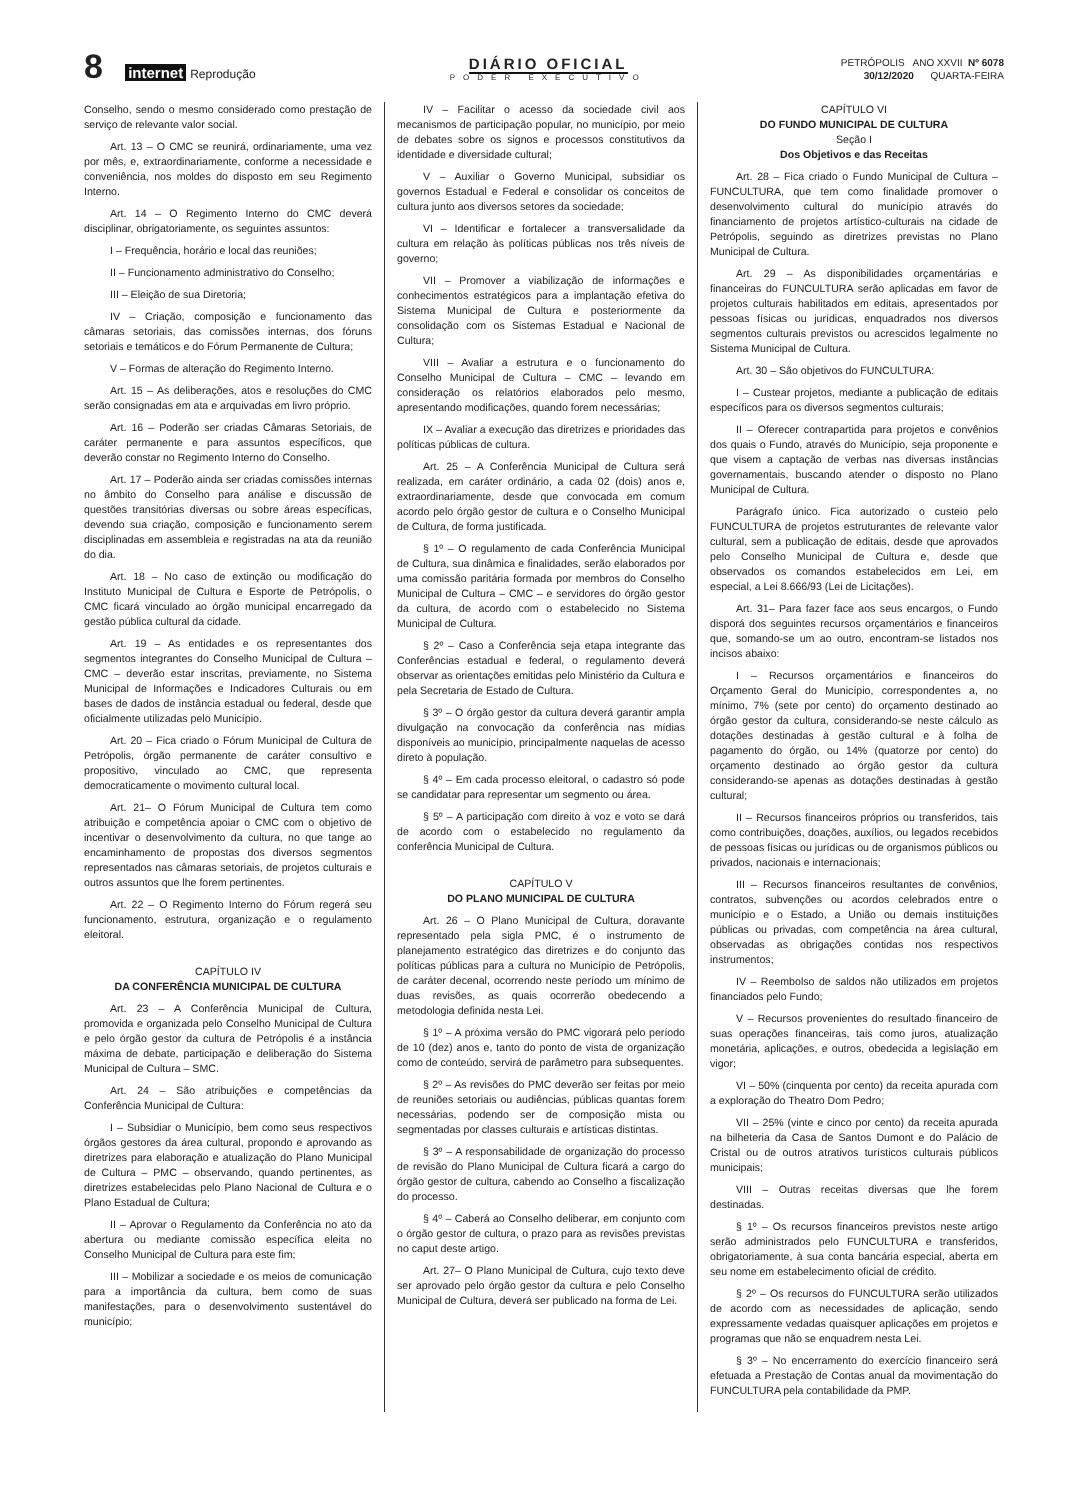8 internet Reprodução
DIÁRIO OFICIAL
PODER EXECUTIVO
PETRÓPOLIS ANO XXVII Nº 6078
30/12/2020 QUARTA-FEIRA
Conselho, sendo o mesmo considerado como prestação de serviço de relevante valor social.
Art. 13 – O CMC se reunirá, ordinariamente, uma vez por mês, e, extraordinariamente, conforme a necessidade e conveniência, nos moldes do disposto em seu Regimento Interno.
Art. 14 – O Regimento Interno do CMC deverá disciplinar, obrigatoriamente, os seguintes assuntos:
I – Frequência, horário e local das reuniões;
II – Funcionamento administrativo do Conselho;
III – Eleição de sua Diretoria;
IV – Criação, composição e funcionamento das câmaras setoriais, das comissões internas, dos fóruns setoriais e temáticos e do Fórum Permanente de Cultura;
V – Formas de alteração do Regimento Interno.
Art. 15 – As deliberações, atos e resoluções do CMC serão consignadas em ata e arquivadas em livro próprio.
Art. 16 – Poderão ser criadas Câmaras Setoriais, de caráter permanente e para assuntos específicos, que deverão constar no Regimento Interno do Conselho.
Art. 17 – Poderão ainda ser criadas comissões internas no âmbito do Conselho para análise e discussão de questões transitórias diversas ou sobre áreas específicas, devendo sua criação, composição e funcionamento serem disciplinadas em assembleia e registradas na ata da reunião do dia.
Art. 18 – No caso de extinção ou modificação do Instituto Municipal de Cultura e Esporte de Petrópolis, o CMC ficará vinculado ao órgão municipal encarregado da gestão pública cultural da cidade.
Art. 19 – As entidades e os representantes dos segmentos integrantes do Conselho Municipal de Cultura – CMC – deverão estar inscritas, previamente, no Sistema Municipal de Informações e Indicadores Culturais ou em bases de dados de instância estadual ou federal, desde que oficialmente utilizadas pelo Município.
Art. 20 – Fica criado o Fórum Municipal de Cultura de Petrópolis, órgão permanente de caráter consultivo e propositivo, vinculado ao CMC, que representa democraticamente o movimento cultural local.
Art. 21– O Fórum Municipal de Cultura tem como atribuição e competência apoiar o CMC com o objetivo de incentivar o desenvolvimento da cultura, no que tange ao encaminhamento de propostas dos diversos segmentos representados nas câmaras setoriais, de projetos culturais e outros assuntos que lhe forem pertinentes.
Art. 22 – O Regimento Interno do Fórum regerá seu funcionamento, estrutura, organização e o regulamento eleitoral.
CAPÍTULO IV
DA CONFERÊNCIA MUNICIPAL DE CULTURA
Art. 23 – A Conferência Municipal de Cultura, promovida e organizada pelo Conselho Municipal de Cultura e pelo órgão gestor da cultura de Petrópolis é a instância máxima de debate, participação e deliberação do Sistema Municipal de Cultura – SMC.
Art. 24 – São atribuições e competências da Conferência Municipal de Cultura:
I – Subsidiar o Município, bem como seus respectivos órgãos gestores da área cultural, propondo e aprovando as diretrizes para elaboração e atualização do Plano Municipal de Cultura – PMC – observando, quando pertinentes, as diretrizes estabelecidas pelo Plano Nacional de Cultura e o Plano Estadual de Cultura;
II – Aprovar o Regulamento da Conferência no ato da abertura ou mediante comissão específica eleita no Conselho Municipal de Cultura para este fim;
III – Mobilizar a sociedade e os meios de comunicação para a importância da cultura, bem como de suas manifestações, para o desenvolvimento sustentável do município;
IV – Facilitar o acesso da sociedade civil aos mecanismos de participação popular, no município, por meio de debates sobre os signos e processos constitutivos da identidade e diversidade cultural;
V – Auxiliar o Governo Municipal, subsidiar os governos Estadual e Federal e consolidar os conceitos de cultura junto aos diversos setores da sociedade;
VI – Identificar e fortalecer a transversalidade da cultura em relação às políticas públicas nos três níveis de governo;
VII – Promover a viabilização de informações e conhecimentos estratégicos para a implantação efetiva do Sistema Municipal de Cultura e posteriormente da consolidação com os Sistemas Estadual e Nacional de Cultura;
VIII – Avaliar a estrutura e o funcionamento do Conselho Municipal de Cultura – CMC – levando em consideração os relatórios elaborados pelo mesmo, apresentando modificações, quando forem necessárias;
IX – Avaliar a execução das diretrizes e prioridades das políticas públicas de cultura.
Art. 25 – A Conferência Municipal de Cultura será realizada, em caráter ordinário, a cada 02 (dois) anos e, extraordinariamente, desde que convocada em comum acordo pelo órgão gestor de cultura e o Conselho Municipal de Cultura, de forma justificada.
§ 1º – O regulamento de cada Conferência Municipal de Cultura, sua dinâmica e finalidades, serão elaborados por uma comissão paritária formada por membros do Conselho Municipal de Cultura – CMC – e servidores do órgão gestor da cultura, de acordo com o estabelecido no Sistema Municipal de Cultura.
§ 2º – Caso a Conferência seja etapa integrante das Conferências estadual e federal, o regulamento deverá observar as orientações emitidas pelo Ministério da Cultura e pela Secretaria de Estado de Cultura.
§ 3º – O órgão gestor da cultura deverá garantir ampla divulgação na convocação da conferência nas mídias disponíveis ao município, principalmente naquelas de acesso direto à população.
§ 4º – Em cada processo eleitoral, o cadastro só pode se candidatar para representar um segmento ou área.
§ 5º – A participação com direito à voz e voto se dará de acordo com o estabelecido no regulamento da conferência Municipal de Cultura.
CAPÍTULO V
DO PLANO MUNICIPAL DE CULTURA
Art. 26 – O Plano Municipal de Cultura, doravante representado pela sigla PMC, é o instrumento de planejamento estratégico das diretrizes e do conjunto das políticas públicas para a cultura no Município de Petrópolis, de caráter decenal, ocorrendo neste período um mínimo de duas revisões, as quais ocorrerão obedecendo a metodologia definida nesta Lei.
§ 1º – A próxima versão do PMC vigorará pelo período de 10 (dez) anos e, tanto do ponto de vista de organização como de conteúdo, servirá de parâmetro para subsequentes.
§ 2º – As revisões do PMC deverão ser feitas por meio de reuniões setoriais ou audiências, públicas quantas forem necessárias, podendo ser de composição mista ou segmentadas por classes culturais e artísticas distintas.
§ 3º – A responsabilidade de organização do processo de revisão do Plano Municipal de Cultura ficará a cargo do órgão gestor de cultura, cabendo ao Conselho a fiscalização do processo.
§ 4º – Caberá ao Conselho deliberar, em conjunto com o órgão gestor de cultura, o prazo para as revisões previstas no caput deste artigo.
Art. 27– O Plano Municipal de Cultura, cujo texto deve ser aprovado pelo órgão gestor da cultura e pelo Conselho Municipal de Cultura, deverá ser publicado na forma de Lei.
CAPÍTULO VI
DO FUNDO MUNICIPAL DE CULTURA
Seção I
Dos Objetivos e das Receitas
Art. 28 – Fica criado o Fundo Municipal de Cultura – FUNCULTURA, que tem como finalidade promover o desenvolvimento cultural do município através do financiamento de projetos artístico-culturais na cidade de Petrópolis, seguindo as diretrizes previstas no Plano Municipal de Cultura.
Art. 29 – As disponibilidades orçamentárias e financeiras do FUNCULTURA serão aplicadas em favor de projetos culturais habilitados em editais, apresentados por pessoas físicas ou jurídicas, enquadrados nos diversos segmentos culturais previstos ou acrescidos legalmente no Sistema Municipal de Cultura.
Art. 30 – São objetivos do FUNCULTURA:
I – Custear projetos, mediante a publicação de editais específicos para os diversos segmentos culturais;
II – Oferecer contrapartida para projetos e convênios dos quais o Fundo, através do Município, seja proponente e que visem a captação de verbas nas diversas instâncias governamentais, buscando atender o disposto no Plano Municipal de Cultura.
Parágrafo único. Fica autorizado o custeio pelo FUNCULTURA de projetos estruturantes de relevante valor cultural, sem a publicação de editais, desde que aprovados pelo Conselho Municipal de Cultura e, desde que observados os comandos estabelecidos em Lei, em especial, a Lei 8.666/93 (Lei de Licitações).
Art. 31– Para fazer face aos seus encargos, o Fundo disporá dos seguintes recursos orçamentários e financeiros que, somando-se um ao outro, encontram-se listados nos incisos abaixo:
I – Recursos orçamentários e financeiros do Orçamento Geral do Município, correspondentes a, no mínimo, 7% (sete por cento) do orçamento destinado ao órgão gestor da cultura, considerando-se neste cálculo as dotações destinadas à gestão cultural e à folha de pagamento do órgão, ou 14% (quatorze por cento) do orçamento destinado ao órgão gestor da cultura considerando-se apenas as dotações destinadas à gestão cultural;
II – Recursos financeiros próprios ou transferidos, tais como contribuições, doações, auxílios, ou legados recebidos de pessoas físicas ou jurídicas ou de organismos públicos ou privados, nacionais e internacionais;
III – Recursos financeiros resultantes de convênios, contratos, subvenções ou acordos celebrados entre o município e o Estado, a União ou demais instituições públicas ou privadas, com competência na área cultural, observadas as obrigações contidas nos respectivos instrumentos;
IV – Reembolso de saldos não utilizados em projetos financiados pelo Fundo;
V – Recursos provenientes do resultado financeiro de suas operações financeiras, tais como juros, atualização monetária, aplicações, e outros, obedecida a legislação em vigor;
VI – 50% (cinquenta por cento) da receita apurada com a exploração do Theatro Dom Pedro;
VII – 25% (vinte e cinco por cento) da receita apurada na bilheteria da Casa de Santos Dumont e do Palácio de Cristal ou de outros atrativos turísticos culturais públicos municipais;
VIII – Outras receitas diversas que lhe forem destinadas.
§ 1º – Os recursos financeiros previstos neste artigo serão administrados pelo FUNCULTURA e transferidos, obrigatoriamente, à sua conta bancária especial, aberta em seu nome em estabelecimento oficial de crédito.
§ 2º – Os recursos do FUNCULTURA serão utilizados de acordo com as necessidades de aplicação, sendo expressamente vedadas quaisquer aplicações em projetos e programas que não se enquadrem nesta Lei.
§ 3º – No encerramento do exercício financeiro será efetuada a Prestação de Contas anual da movimentação do FUNCULTURA pela contabilidade da PMP.